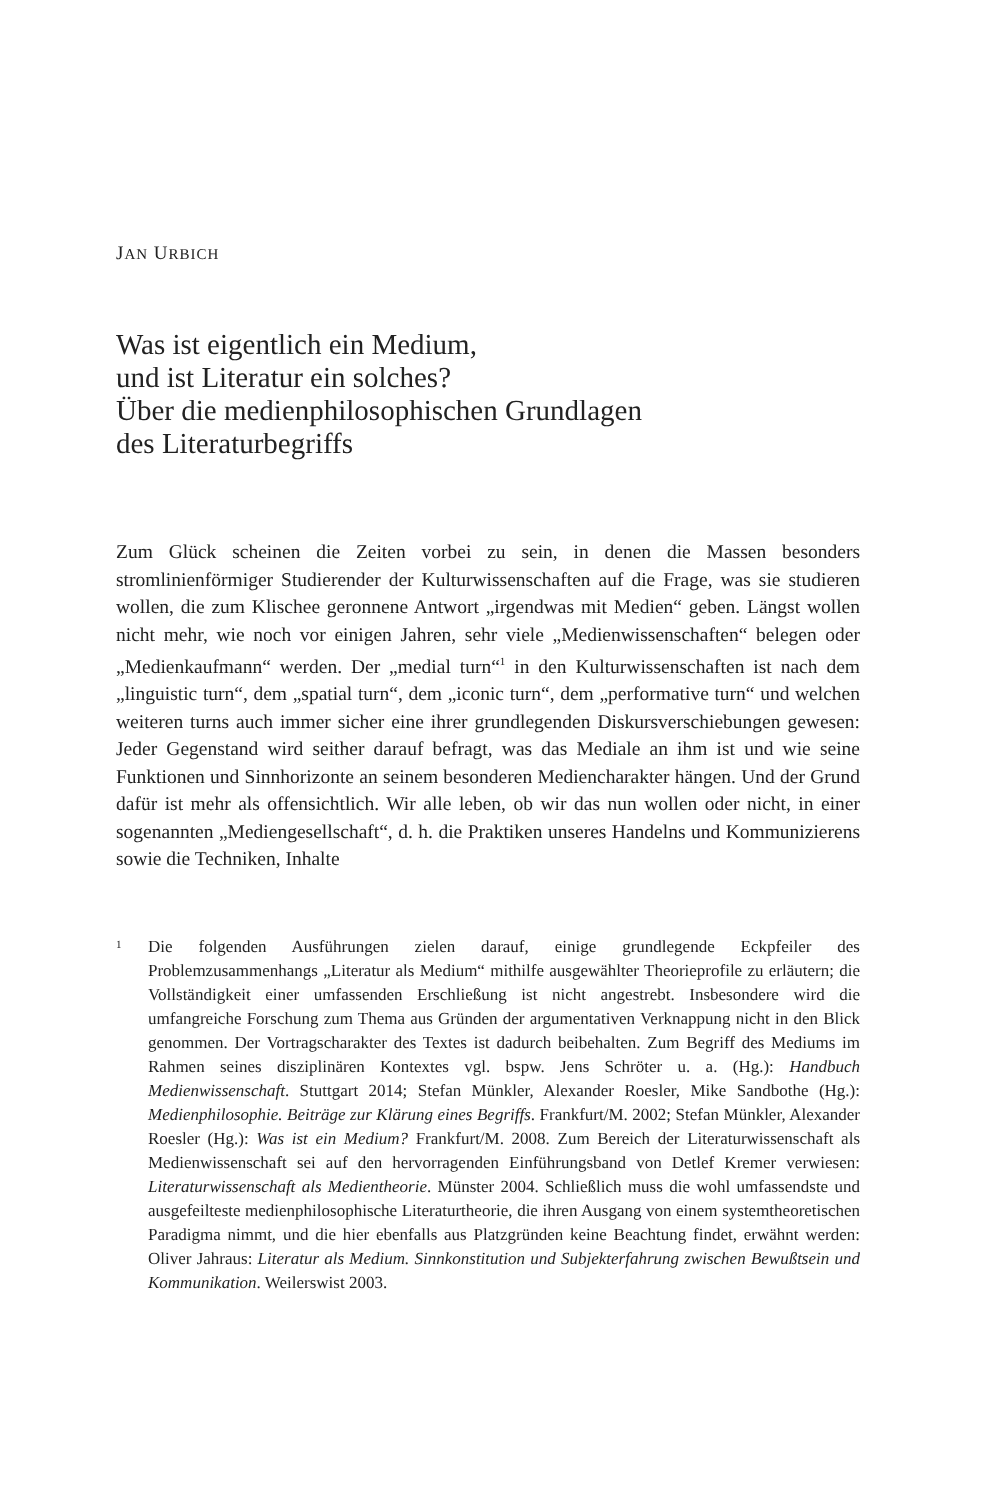JAN URBICH
Was ist eigentlich ein Medium,
und ist Literatur ein solches?
Über die medienphilosophischen Grundlagen
des Literaturbegriffs
Zum Glück scheinen die Zeiten vorbei zu sein, in denen die Massen besonders stromlinienförmiger Studierender der Kulturwissenschaften auf die Frage, was sie studieren wollen, die zum Klischee geronnene Antwort „irgendwas mit Medien“ geben. Längst wollen nicht mehr, wie noch vor einigen Jahren, sehr viele „Medienwissenschaften“ belegen oder „Medienkaufmann“ werden. Der „medial turn“<sup>1</sup> in den Kulturwissenschaften ist nach dem „linguistic turn“, dem „spatial turn“, dem „iconic turn“, dem „performative turn“ und welchen weiteren turns auch immer sicher eine ihrer grundlegenden Diskursverschiebungen gewesen: Jeder Gegenstand wird seither darauf befragt, was das Mediale an ihm ist und wie seine Funktionen und Sinnhorizonte an seinem besonderen Mediencharakter hängen. Und der Grund dafür ist mehr als offensichtlich. Wir alle leben, ob wir das nun wollen oder nicht, in einer sogenannten „Mediengesellschaft“, d. h. die Praktiken unseres Handelns und Kommunizierens sowie die Techniken, Inhalte
1
Die folgenden Ausführungen zielen darauf, einige grundlegende Eckpfeiler des Problemzusammenhangs „Literatur als Medium“ mithilfe ausgewählter Theorieprofile zu erläutern; die Vollständigkeit einer umfassenden Erschließung ist nicht angestrebt. Insbesondere wird die umfangreiche Forschung zum Thema aus Gründen der argumentativen Verknappung nicht in den Blick genommen. Der Vortragscharakter des Textes ist dadurch beibehalten. Zum Begriff des Mediums im Rahmen seines disziplinären Kontextes vgl. bspw. Jens Schröter u. a. (Hg.): Handbuch Medienwissenschaft. Stuttgart 2014; Stefan Münkler, Alexander Roesler, Mike Sandbothe (Hg.): Medienphilosophie. Beiträge zur Klärung eines Begriffs. Frankfurt/M. 2002; Stefan Münkler, Alexander Roesler (Hg.): Was ist ein Medium? Frankfurt/M. 2008. Zum Bereich der Literaturwissenschaft als Medienwissenschaft sei auf den hervorragenden Einführungsband von Detlef Kremer verwiesen: Literaturwissenschaft als Medientheorie. Münster 2004. Schließlich muss die wohl umfassendste und ausgefeilteste medienphilosophische Literaturtheorie, die ihren Ausgang von einem systemtheoretischen Paradigma nimmt, und die hier ebenfalls aus Platzgründen keine Beachtung findet, erwähnt werden: Oliver Jahraus: Literatur als Medium. Sinnkonstitution und Subjekterfahrung zwischen Bewußtsein und Kommunikation. Weilerswist 2003.